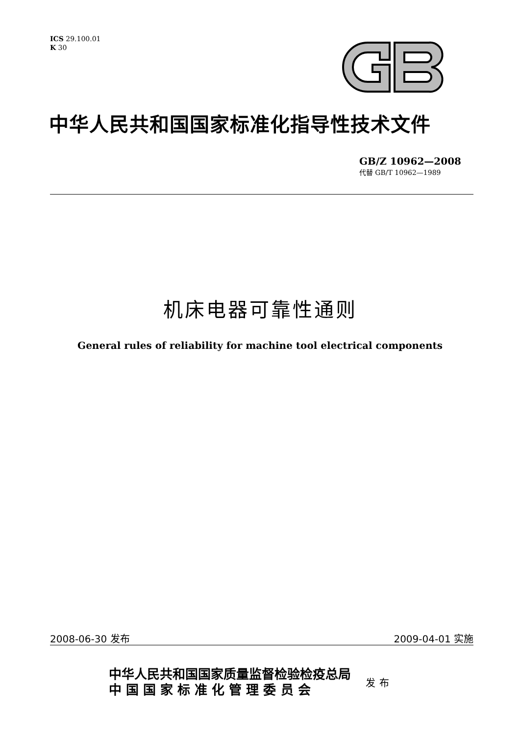ICS 29.100.01
K 30
中华人民共和国国家标准化指导性技术文件
GB/Z 10962—2008
代替 GB/T 10962—1989
机床电器可靠性通则
General rules of reliability for machine tool electrical components
2008-06-30 发布 2009-04-01 实施
中华人民共和国国家质量监督检验检疫总局
中 国 国 家 标 准 化 管 理 委 员 会
发布